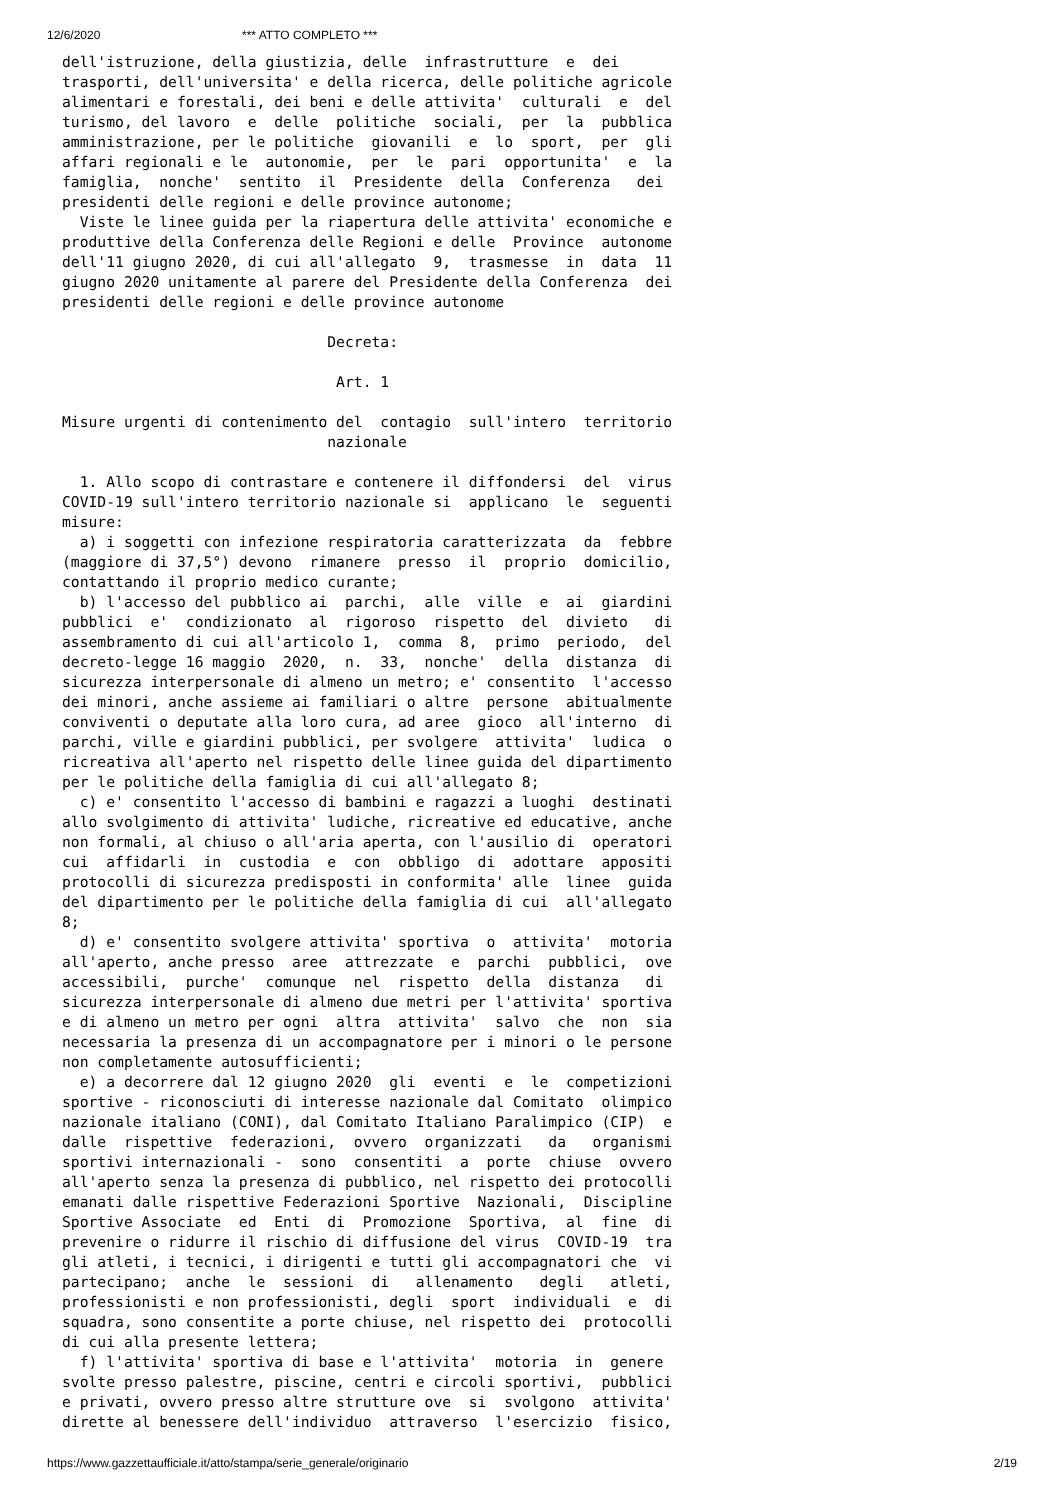12/6/2020 *** ATTO COMPLETO ***
dell'istruzione, della giustizia, delle  infrastrutture  e  dei
trasporti, dell'universita' e della ricerca, delle politiche agricole
alimentari e forestali, dei beni e delle attivita'  culturali  e  del
turismo, del lavoro  e  delle  politiche  sociali,  per  la  pubblica
amministrazione, per le politiche  giovanili  e  lo  sport,  per  gli
affari regionali e le  autonomie,  per  le  pari  opportunita'  e  la
famiglia,  nonche'  sentito  il  Presidente  della  Conferenza   dei
presidenti delle regioni e delle province autonome;
  Viste le linee guida per la riapertura delle attivita' economiche e
produttive della Conferenza delle Regioni e delle  Province  autonome
dell'11 giugno 2020, di cui all'allegato  9,  trasmesse  in  data  11
giugno 2020 unitamente al parere del Presidente della Conferenza  dei
presidenti delle regioni e delle province autonome

                              Decreta:

                               Art. 1

Misure urgenti di contenimento del  contagio  sull'intero  territorio
                              nazionale

  1. Allo scopo di contrastare e contenere il diffondersi  del  virus
COVID-19 sull'intero territorio nazionale si  applicano  le  seguenti
misure:
  a) i soggetti con infezione respiratoria caratterizzata  da  febbre
(maggiore di 37,5°) devono  rimanere  presso  il  proprio  domicilio,
contattando il proprio medico curante;
  b) l'accesso del pubblico ai  parchi,  alle  ville  e  ai  giardini
pubblici  e'  condizionato  al  rigoroso  rispetto  del  divieto   di
assembramento di cui all'articolo 1,  comma  8,  primo  periodo,  del
decreto-legge 16 maggio  2020,  n.  33,  nonche'  della  distanza  di
sicurezza interpersonale di almeno un metro; e' consentito  l'accesso
dei minori, anche assieme ai familiari o altre  persone  abitualmente
conviventi o deputate alla loro cura, ad aree  gioco  all'interno  di
parchi, ville e giardini pubblici, per svolgere  attivita'  ludica  o
ricreativa all'aperto nel rispetto delle linee guida del dipartimento
per le politiche della famiglia di cui all'allegato 8;
  c) e' consentito l'accesso di bambini e ragazzi a luoghi  destinati
allo svolgimento di attivita' ludiche, ricreative ed educative, anche
non formali, al chiuso o all'aria aperta, con l'ausilio di  operatori
cui  affidarli  in  custodia  e  con  obbligo  di  adottare  appositi
protocolli di sicurezza predisposti in conformita' alle  linee  guida
del dipartimento per le politiche della famiglia di cui  all'allegato
8;
  d) e' consentito svolgere attivita' sportiva  o  attivita'  motoria
all'aperto, anche presso  aree  attrezzate  e  parchi  pubblici,  ove
accessibili,  purche'  comunque  nel  rispetto  della  distanza   di
sicurezza interpersonale di almeno due metri per l'attivita' sportiva
e di almeno un metro per ogni  altra  attivita'  salvo  che  non  sia
necessaria la presenza di un accompagnatore per i minori o le persone
non completamente autosufficienti;
  e) a decorrere dal 12 giugno 2020  gli  eventi  e  le  competizioni
sportive - riconosciuti di interesse nazionale dal Comitato  olimpico
nazionale italiano (CONI), dal Comitato Italiano Paralimpico (CIP)  e
dalle  rispettive  federazioni,  ovvero  organizzati   da   organismi
sportivi internazionali -  sono  consentiti  a  porte  chiuse  ovvero
all'aperto senza la presenza di pubblico, nel rispetto dei protocolli
emanati dalle rispettive Federazioni Sportive  Nazionali,  Discipline
Sportive Associate  ed  Enti  di  Promozione  Sportiva,  al  fine  di
prevenire o ridurre il rischio di diffusione del virus  COVID-19  tra
gli atleti, i tecnici, i dirigenti e tutti gli accompagnatori che  vi
partecipano;  anche  le  sessioni  di   allenamento   degli   atleti,
professionisti e non professionisti, degli  sport  individuali  e  di
squadra, sono consentite a porte chiuse, nel rispetto dei  protocolli
di cui alla presente lettera;
  f) l'attivita' sportiva di base e l'attivita'  motoria  in  genere
svolte presso palestre, piscine, centri e circoli sportivi,  pubblici
e privati, ovvero presso altre strutture ove  si  svolgono  attivita'
dirette al benessere dell'individuo  attraverso  l'esercizio  fisico,
https://www.gazzettaufficiale.it/atto/stampa/serie_generale/originario 2/19